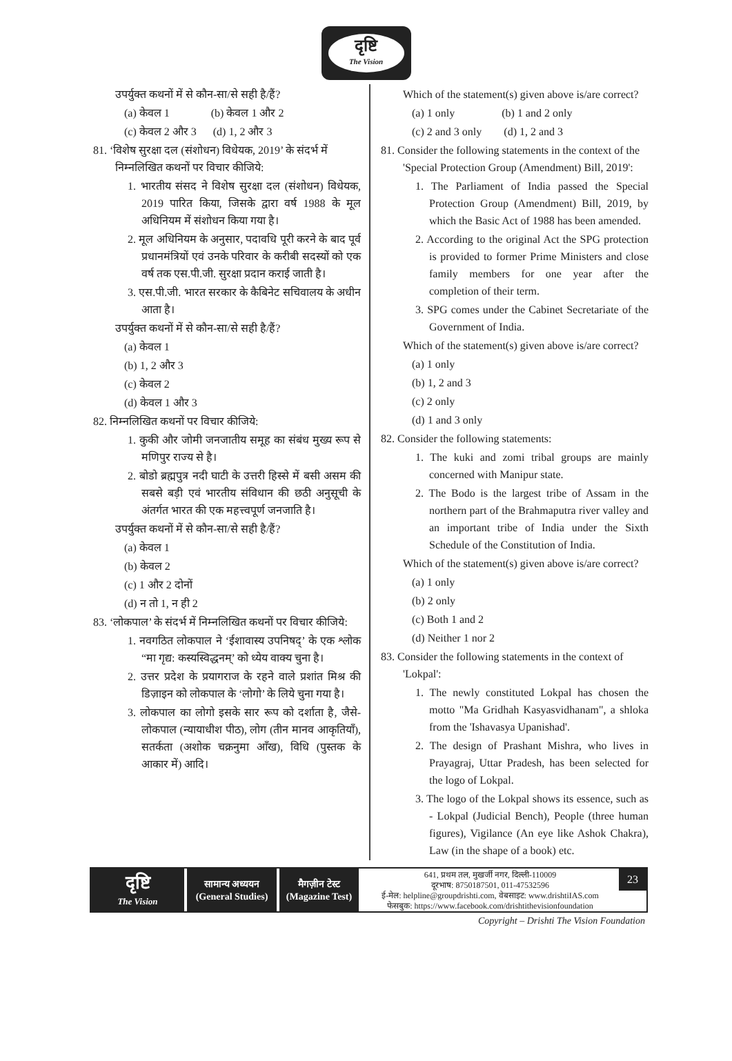दृष्टि
The Vision
उपर्युक्त कथनों में से कौन-सा/से सही है/हैं?
(a) केवल 1 (b) केवल 1 और 2
(c) केवल 2 और 3 (d) 1, 2 और 3
81. ‘विशेष सुरक्षा दल (संशोधन) विधेयक, 2019’ के संदर्भ में निम्नलिखित कथनों पर विचार कीजिये:
1. भारतीय संसद ने विशेष सुरक्षा दल (संशोधन) विधेयक, 2019 पारित किया, जिसके द्वारा वर्ष 1988 के मूल अधिनियम में संशोधन किया गया है।
2. मूल अधिनियम के अनुसार, पदावधि पूरी करने के बाद पूर्व प्रधानमंत्रियों एवं उनके परिवार के करीबी सदस्यों को एक वर्ष तक एस.पी.जी. सुरक्षा प्रदान कराई जाती है।
3. एस.पी.जी. भारत सरकार के कैबिनेट सचिवालय के अधीन आता है।
उपर्युक्त कथनों में से कौन-सा/से सही है/हैं?
(a) केवल 1
(b) 1, 2 और 3
(c) केवल 2
(d) केवल 1 और 3
82. निम्नलिखित कथनों पर विचार कीजिये:
1. कुकी और जोमी जनजातीय समूह का संबंध मुख्य रूप से मणिपुर राज्य से है।
2. बोडो ब्रह्मपुत्र नदी घाटी के उत्तरी हिस्से में बसी असम की सबसे बड़ी एवं भारतीय संविधान की छठी अनुसूची के अंतर्गत भारत की एक महत्त्वपूर्ण जनजाति है।
उपर्युक्त कथनों में से कौन-सा/से सही है/हैं?
(a) केवल 1
(b) केवल 2
(c) 1 और 2 दोनों
(d) न तो 1, न ही 2
83. ‘लोकपाल’ के संदर्भ में निम्नलिखित कथनों पर विचार कीजिये:
1. नवगठित लोकपाल ने ‘ईशावास्य उपनिषद्’ के एक श्लोक “मा गृद्य: कस्यस्विद्धनम्’ को ध्येय वाक्य चुना है।
2. उत्तर प्रदेश के प्रयागराज के रहने वाले प्रशांत मिश्र की डिज़ाइन को लोकपाल के ‘लोगो’ के लिये चुना गया है।
3. लोकपाल का लोगो इसके सार रूप को दर्शाता है, जैसे- लोकपाल (न्यायाधीश पीठ), लोग (तीन मानव आकृतियाँ), सतर्कता (अशोक चक्रनुमा आँख), विधि (पुस्तक के आकार में) आदि।
Which of the statement(s) given above is/are correct?
(a) 1 only (b) 1 and 2 only
(c) 2 and 3 only (d) 1, 2 and 3
81. Consider the following statements in the context of the 'Special Protection Group (Amendment) Bill, 2019':
1. The Parliament of India passed the Special Protection Group (Amendment) Bill, 2019, by which the Basic Act of 1988 has been amended.
2. According to the original Act the SPG protection is provided to former Prime Ministers and close family members for one year after the completion of their term.
3. SPG comes under the Cabinet Secretariate of the Government of India.
Which of the statement(s) given above is/are correct?
(a) 1 only
(b) 1, 2 and 3
(c) 2 only
(d) 1 and 3 only
82. Consider the following statements:
1. The kuki and zomi tribal groups are mainly concerned with Manipur state.
2. The Bodo is the largest tribe of Assam in the northern part of the Brahmaputra river valley and an important tribe of India under the Sixth Schedule of the Constitution of India.
Which of the statement(s) given above is/are correct?
(a) 1 only
(b) 2 only
(c) Both 1 and 2
(d) Neither 1 nor 2
83. Consider the following statements in the context of 'Lokpal':
1. The newly constituted Lokpal has chosen the motto "Ma Gridhah Kasyasvidhanam", a shloka from the 'Ishavasya Upanishad'.
2. The design of Prashant Mishra, who lives in Prayagraj, Uttar Pradesh, has been selected for the logo of Lokpal.
3. The logo of the Lokpal shows its essence, such as - Lokpal (Judicial Bench), People (three human figures), Vigilance (An eye like Ashok Chakra), Law (in the shape of a book) etc.
दृष्टि
The Vision
सामान्य अध्ययन
(General Studies)
मैगज़ीन टेस्ट
(Magazine Test)
641, प्रथम तल, मुखर्जी नगर, दिल्ली-110009
दूरभाष: 8750187501, 011-47532596
ई-मेल: helpline@groupdrishti.com, वेबसाइट: www.drishtiIAS.com
फेसबुक: https://www.facebook.com/drishtithevisionfoundation
23
Copyright – Drishti The Vision Foundation